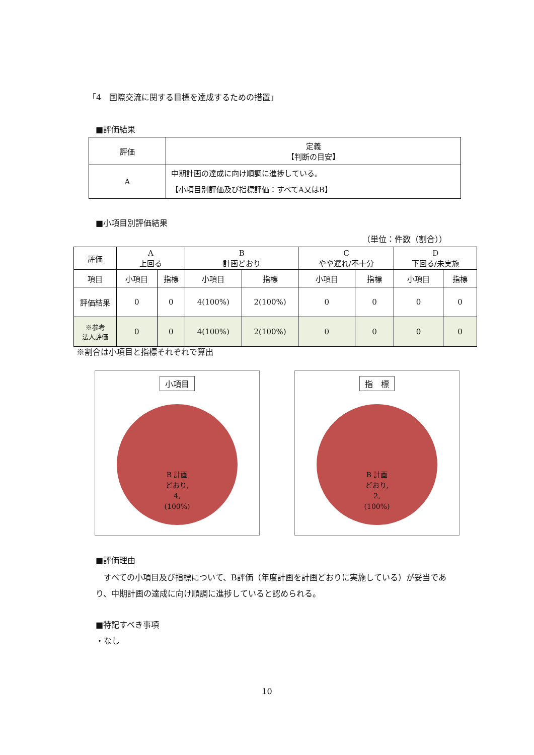「4　国際交流に関する目標を達成するための措置」
■評価結果
| 評価 | 定義 【判断の目安】 |
| --- | --- |
| A | 中期計画の達成に向け順調に進捗している。 【小項目別評価及び指標評価：すべてA又はB】 |
■小項目別評価結果
（単位：件数（割合））
| 評価 | A 上回る | | B 計画どおり | | C やや遅れ/不十分 | | D 下回る/未実施 | |
| --- | --- | --- | --- | --- | --- | --- | --- | --- |
| 項目 | 小項目 | 指標 | 小項目 | 指標 | 小項目 | 指標 | 小項目 | 指標 |
| 評価結果 | 0 | 0 | 4(100%) | 2(100%) | 0 | 0 | 0 | 0 |
| ※参考 法人評価 | 0 | 0 | 4(100%) | 2(100%) | 0 | 0 | 0 | 0 |
※割合は小項目と指標それぞれで算出
小項目
B 計画
どおり,
4,
(100%)
指　標
B 計画
どおり,
2,
(100%)
■評価理由
　すべての小項目及び指標について、B評価（年度計画を計画どおりに実施している）が妥当であり、中期計画の達成に向け順調に進捗していると認められる。
■特記すべき事項
・なし
10